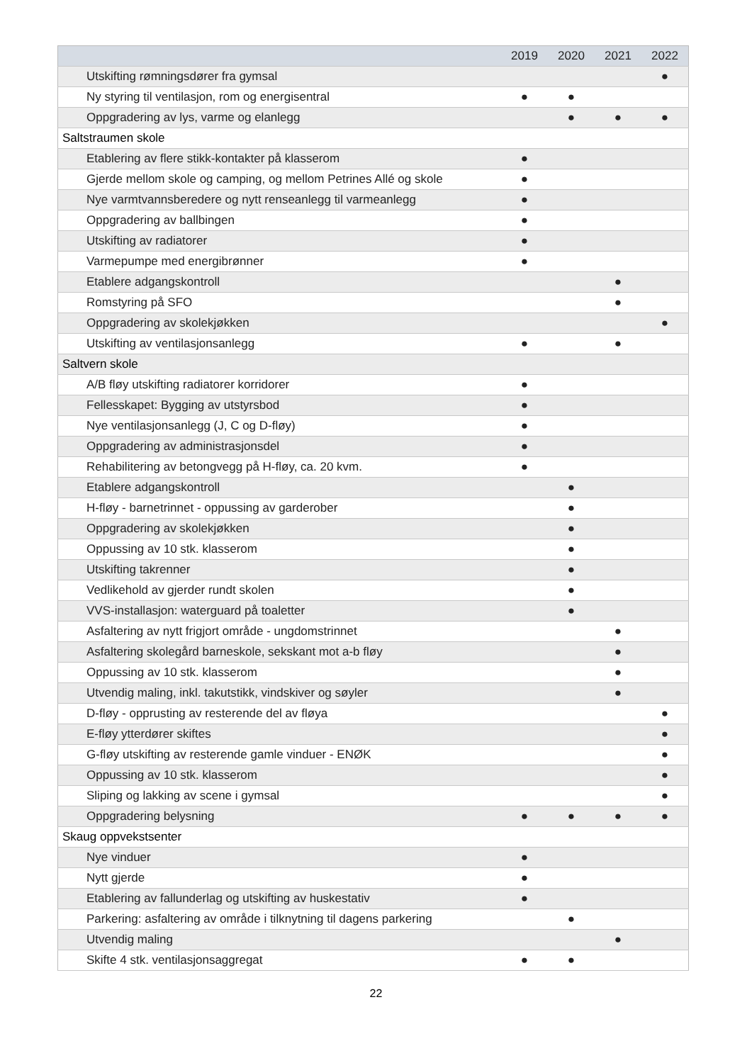| | 2019 | 2020 | 2021 | 2022 |
| --- | --- | --- | --- | --- |
| Utskifting rømningsdører fra gymsal | | | | ● |
| Ny styring til ventilasjon, rom og energisentral | ● | ● | | |
| Oppgradering av lys, varme og elanlegg | | ● | ● | ● |
| Saltstraumen skole | | | | |
| Etablering av flere stikk-kontakter på klasserom | ● | | | |
| Gjerde mellom skole og camping, og mellom Petrines Allé og skole | ● | | | |
| Nye varmtvannsberedere og nytt renseanlegg til varmeanlegg | ● | | | |
| Oppgradering av ballbingen | ● | | | |
| Utskifting av radiatorer | ● | | | |
| Varmepumpe med energibrønner | ● | | | |
| Etablere adgangskontroll | | | ● | |
| Romstyring på SFO | | | ● | |
| Oppgradering av skolekjøkken | | | | ● |
| Utskifting av ventilasjonsanlegg | ● | | ● | |
| Saltvern skole | | | | |
| A/B fløy utskifting radiatorer korridorer | ● | | | |
| Fellesskapet: Bygging av utstyrsbod | ● | | | |
| Nye ventilasjonsanlegg (J, C og D-fløy) | ● | | | |
| Oppgradering av administrasjonsdel | ● | | | |
| Rehabilitering av betongvegg på H-fløy, ca. 20 kvm. | ● | | | |
| Etablere adgangskontroll | | ● | | |
| H-fløy - barnetrinnet - oppussing av garderober | | ● | | |
| Oppgradering av skolekjøkken | | ● | | |
| Oppussing av 10 stk. klasserom | | ● | | |
| Utskifting takrenner | | ● | | |
| Vedlikehold av gjerder rundt skolen | | ● | | |
| VVS-installasjon: waterguard på toaletter | | ● | | |
| Asfaltering av nytt frigjort område - ungdomstrinnet | | | ● | |
| Asfaltering skolegård barneskole, sekskant mot a-b fløy | | | ● | |
| Oppussing av 10 stk. klasserom | | | ● | |
| Utvendig maling, inkl. takutstikk, vindskiver og søyler | | | ● | |
| D-fløy - opprusting av resterende del av fløya | | | | ● |
| E-fløy ytterdører skiftes | | | | ● |
| G-fløy utskifting av resterende gamle vinduer - ENØK | | | | ● |
| Oppussing av 10 stk. klasserom | | | | ● |
| Sliping og lakking av scene i gymsal | | | | ● |
| Oppgradering belysning | ● | ● | ● | ● |
| Skaug oppvekstsenter | | | | |
| Nye vinduer | ● | | | |
| Nytt gjerde | ● | | | |
| Etablering av fallunderlag og utskifting av huskestativ | ● | | | |
| Parkering: asfaltering av område i tilknytning til dagens parkering | | ● | | |
| Utvendig maling | | | ● | |
| Skifte 4 stk. ventilasjonsaggregat | ● | ● | | |
22